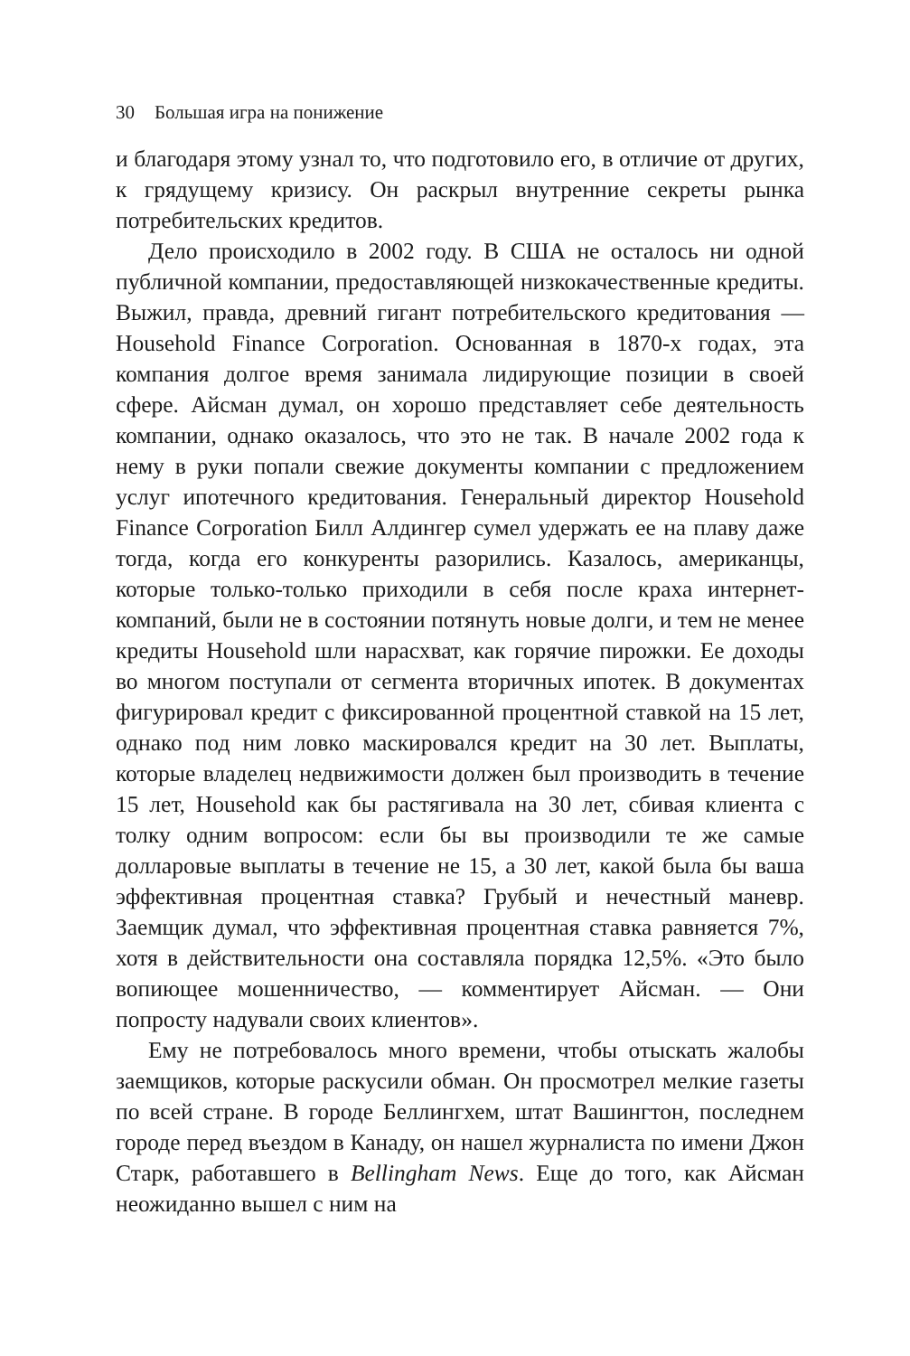30 Большая игра на понижение
и благодаря этому узнал то, что подготовило его, в отличие от других, к грядущему кризису. Он раскрыл внутренние секреты рынка потребительских кредитов.
Дело происходило в 2002 году. В США не осталось ни одной публичной компании, предоставляющей низкокачественные кредиты. Выжил, правда, древний гигант потребительского кредитования — Household Finance Corporation. Основанная в 1870-х годах, эта компания долгое время занимала лидирующие позиции в своей сфере. Айсман думал, он хорошо представляет себе деятельность компании, однако оказалось, что это не так. В начале 2002 года к нему в руки попали свежие документы компании с предложением услуг ипотечного кредитования. Генеральный директор Household Finance Corporation Билл Алдингер сумел удержать ее на плаву даже тогда, когда его конкуренты разорились. Казалось, американцы, которые только-только приходили в себя после краха интернет-компаний, были не в состоянии потянуть новые долги, и тем не менее кредиты Household шли нарасхват, как горячие пирожки. Ее доходы во многом поступали от сегмента вторичных ипотек. В документах фигурировал кредит с фиксированной процентной ставкой на 15 лет, однако под ним ловко маскировался кредит на 30 лет. Выплаты, которые владелец недвижимости должен был производить в течение 15 лет, Household как бы растягивала на 30 лет, сбивая клиента с толку одним вопросом: если бы вы производили те же самые долларовые выплаты в течение не 15, а 30 лет, какой была бы ваша эффективная процентная ставка? Грубый и нечестный маневр. Заемщик думал, что эффективная процентная ставка равняется 7%, хотя в действительности она составляла порядка 12,5%. «Это было вопиющее мошенничество, — комментирует Айсман. — Они попросту надували своих клиентов».
Ему не потребовалось много времени, чтобы отыскать жалобы заемщиков, которые раскусили обман. Он просмотрел мелкие газеты по всей стране. В городе Беллингхем, штат Вашингтон, последнем городе перед въездом в Канаду, он нашел журналиста по имени Джон Старк, работавшего в Bellingham News. Еще до того, как Айсман неожиданно вышел с ним на